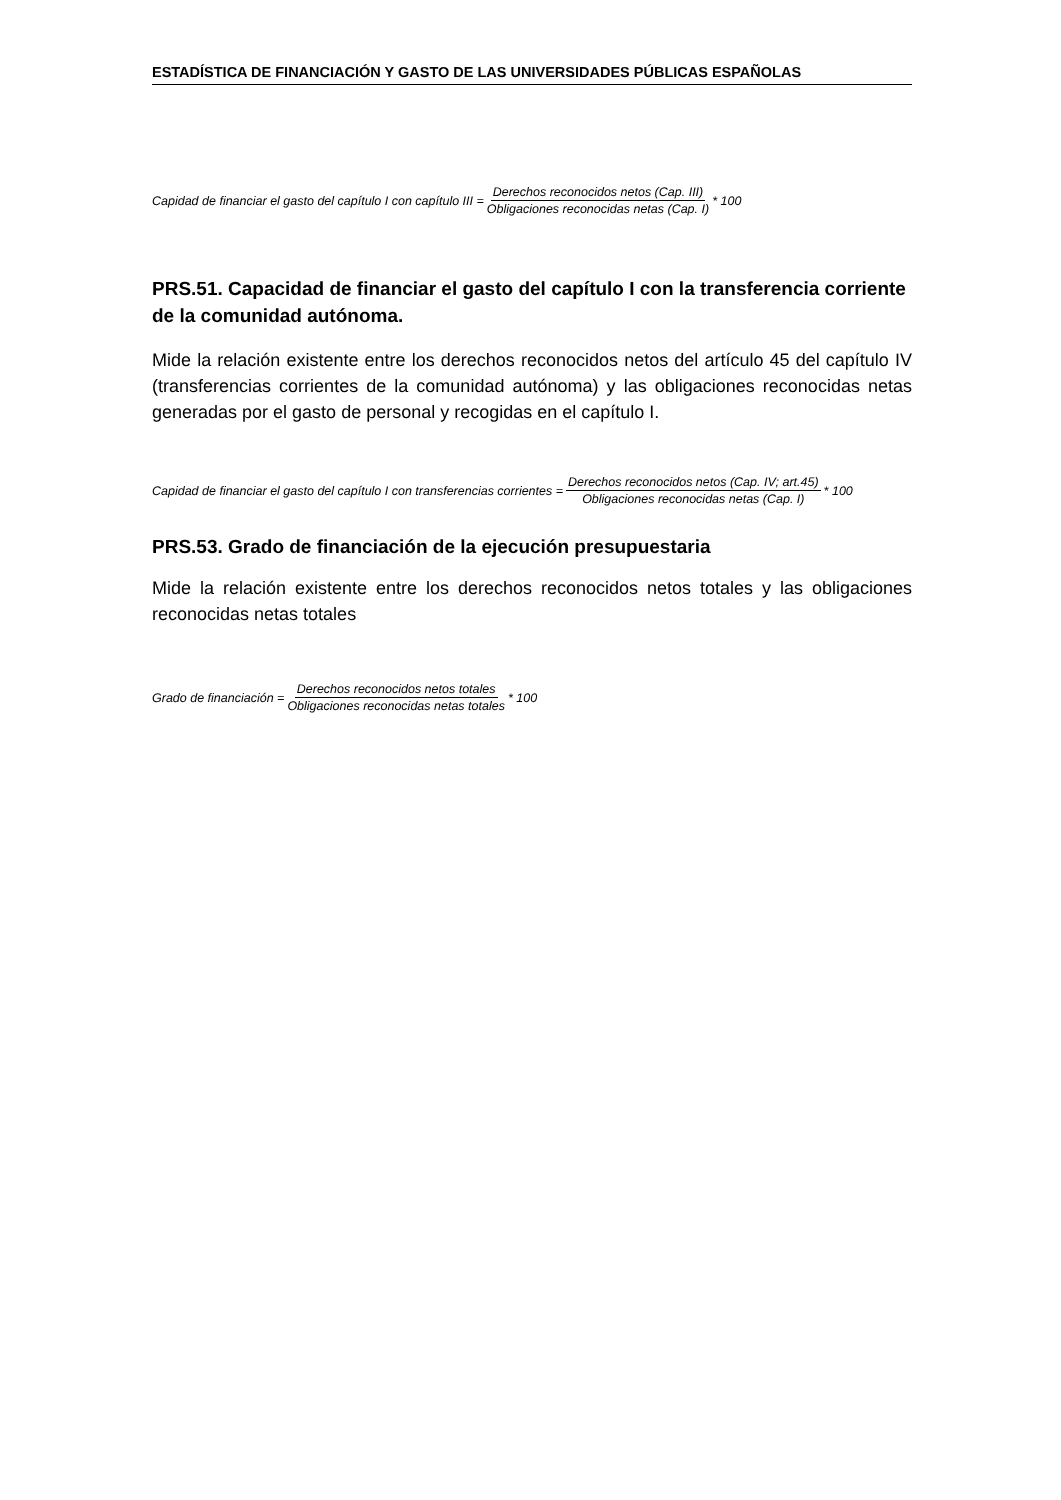ESTADÍSTICA DE FINANCIACIÓN Y GASTO DE LAS UNIVERSIDADES PÚBLICAS ESPAÑOLAS
Capidad de financiar el gasto del capítulo I con capítulo III = Derechos reconocidos netos (Cap. III) Obligaciones reconocidas netas (Cap. I) * 100
PRS.51. Capacidad de financiar el gasto del capítulo I con la transferencia corriente de la comunidad autónoma.
Mide la relación existente entre los derechos reconocidos netos del artículo 45 del capítulo IV (transferencias corrientes de la comunidad autónoma) y las obligaciones reconocidas netas generadas por el gasto de personal y recogidas en el capítulo I.
Capidad de financiar el gasto del capítulo I con transferencias corrientes = Derechos reconocidos netos (Cap. IV; art.45) Obligaciones reconocidas netas (Cap. I) * 100
PRS.53. Grado de financiación de la ejecución presupuestaria
Mide la relación existente entre los derechos reconocidos netos totales y las obligaciones reconocidas netas totales
Grado de financiación = Derechos reconocidos netos totales Obligaciones reconocidas netas totales * 100